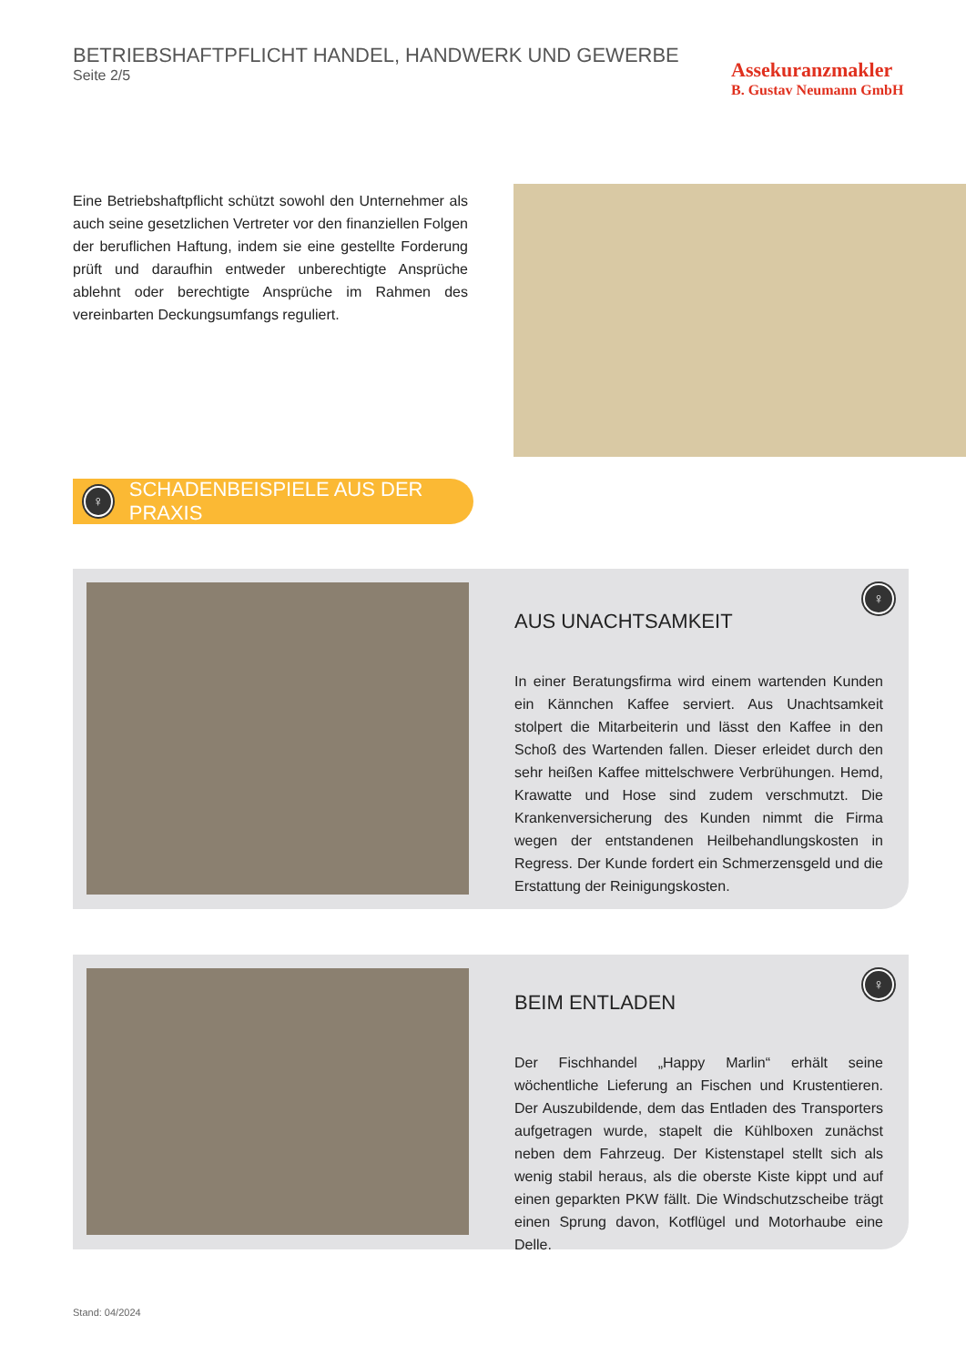BETRIEBSHAFTPFLICHT HANDEL, HANDWERK UND GEWERBE
Seite 2/5
Assekuranzmakler
B. Gustav Neumann GmbH
Eine Betriebshaftpflicht schützt sowohl den Unternehmer als auch seine gesetzlichen Vertreter vor den finanziellen Folgen der beruflichen Haftung, indem sie eine gestellte Forderung prüft und daraufhin entweder unberechtigte Ansprüche ablehnt oder berechtigte Ansprüche im Rahmen des vereinbarten Deckungsumfangs reguliert.
♀ SCHADENBEISPIELE AUS DER PRAXIS
♀
AUS UNACHTSAMKEIT
In einer Beratungsfirma wird einem wartenden Kunden ein Kännchen Kaffee serviert. Aus Unachtsamkeit stolpert die Mitarbeiterin und lässt den Kaffee in den Schoß des Wartenden fallen. Dieser erleidet durch den sehr heißen Kaffee mittelschwere Verbrühungen. Hemd, Krawatte und Hose sind zudem verschmutzt. Die Krankenversicherung des Kunden nimmt die Firma wegen der entstandenen Heilbehandlungskosten in Regress. Der Kunde fordert ein Schmerzensgeld und die Erstattung der Reinigungskosten.
♀
BEIM ENTLADEN
Der Fischhandel „Happy Marlin“ erhält seine wöchentliche Lieferung an Fischen und Krustentieren. Der Auszubildende, dem das Entladen des Transporters aufgetragen wurde, stapelt die Kühlboxen zunächst neben dem Fahrzeug. Der Kistenstapel stellt sich als wenig stabil heraus, als die oberste Kiste kippt und auf einen geparkten PKW fällt. Die Windschutzscheibe trägt einen Sprung davon, Kotflügel und Motorhaube eine Delle.
Stand: 04/2024